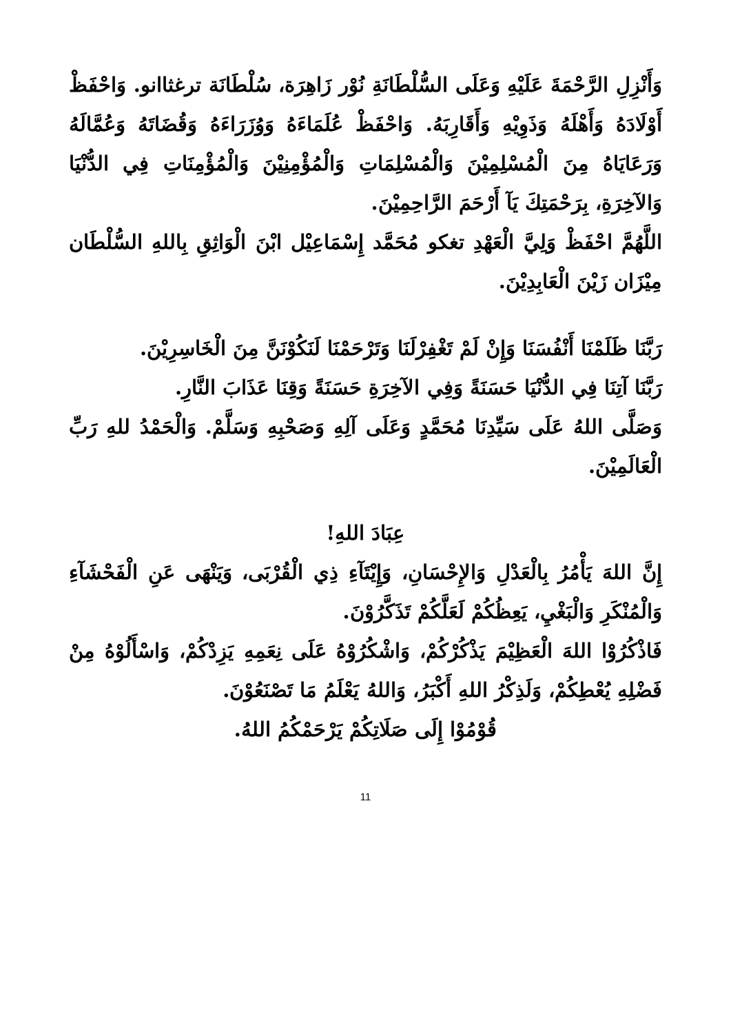وَأَنْزِلِ الرَّحْمَةَ عَلَيْهِ وَعَلَى السُّلْطَانَةِ نُوْر زَاهِرَة، سُلْطَانَة ترغثاانو. وَاحْفَظْ أَوْلَادَهُ وَأَهْلَهُ وَذَوِيْهِ وَأَقَارِبَهُ. وَاحْفَظْ عُلَمَاءَهُ وَوُزَرَاءَهُ وَقُضَاتَهُ وَعُمَّالَهُ وَرَعَايَاهُ مِنَ الْمُسْلِمِيْنَ وَالْمُسْلِمَاتِ وَالْمُؤْمِنِيْنَ وَالْمُؤْمِنَاتِ فِي الدُّنْيَا وَالآخِرَةِ، بِرَحْمَتِكَ يَآ أَرْحَمَ الرَّاحِمِيْنَ.
اللَّهُمَّ احْفَظْ وَلِيَّ الْعَهْدِ تغكو مُحَمَّد إِسْمَاعِيْل ابْنَ الْوَاثِقِ بِاللهِ السُّلْطَان مِيْزَان زَيْنَ الْعَابِدِيْنَ.
رَبَّنَا ظَلَمْنَا أَنْفُسَنَا وَإِنْ لَمْ تَغْفِرْلَنَا وَتَرْحَمْنَا لَنَكُوْنَنَّ مِنَ الْخَاسِرِيْنَ.
رَبَّنَا آتِنَا فِي الدُّنْيَا حَسَنَةً وَفِي الآخِرَةِ حَسَنَةً وَقِنَا عَذَابَ النَّارِ.
وَصَلَّى اللهُ عَلَى سَيِّدِنَا مُحَمَّدٍ وَعَلَى آلِهِ وَصَحْبِهِ وَسَلَّمْ. وَالْحَمْدُ للهِ رَبِّ الْعَالَمِيْنَ.
عِبَادَ اللهِ!
إِنَّ اللهَ يَأْمُرُ بِالْعَدْلِ وَالإِحْسَانِ، وَإِيْتَآءِ ذِي الْقُرْبَى، وَيَنْهَى عَنِ الْفَحْشَآءِ وَالْمُنْكَرِ وَالْبَغْيِ، يَعِظُكُمْ لَعَلَّكُمْ تَذَكَّرُوْنَ.
فَاذْكُرُوْا اللهَ الْعَظِيْمَ يَذْكُرْكُمْ، وَاشْكُرُوْهُ عَلَى نِعَمِهِ يَزِدْكُمْ، وَاسْأَلُوْهُ مِنْ فَضْلِهِ يُعْطِكُمْ، وَلَذِكْرُ اللهِ أَكْبَرُ، وَاللهُ يَعْلَمُ مَا تَصْنَعُوْنَ.
قُوْمُوْا إِلَى صَلَاتِكُمْ يَرْحَمْكُمُ اللهُ.
11